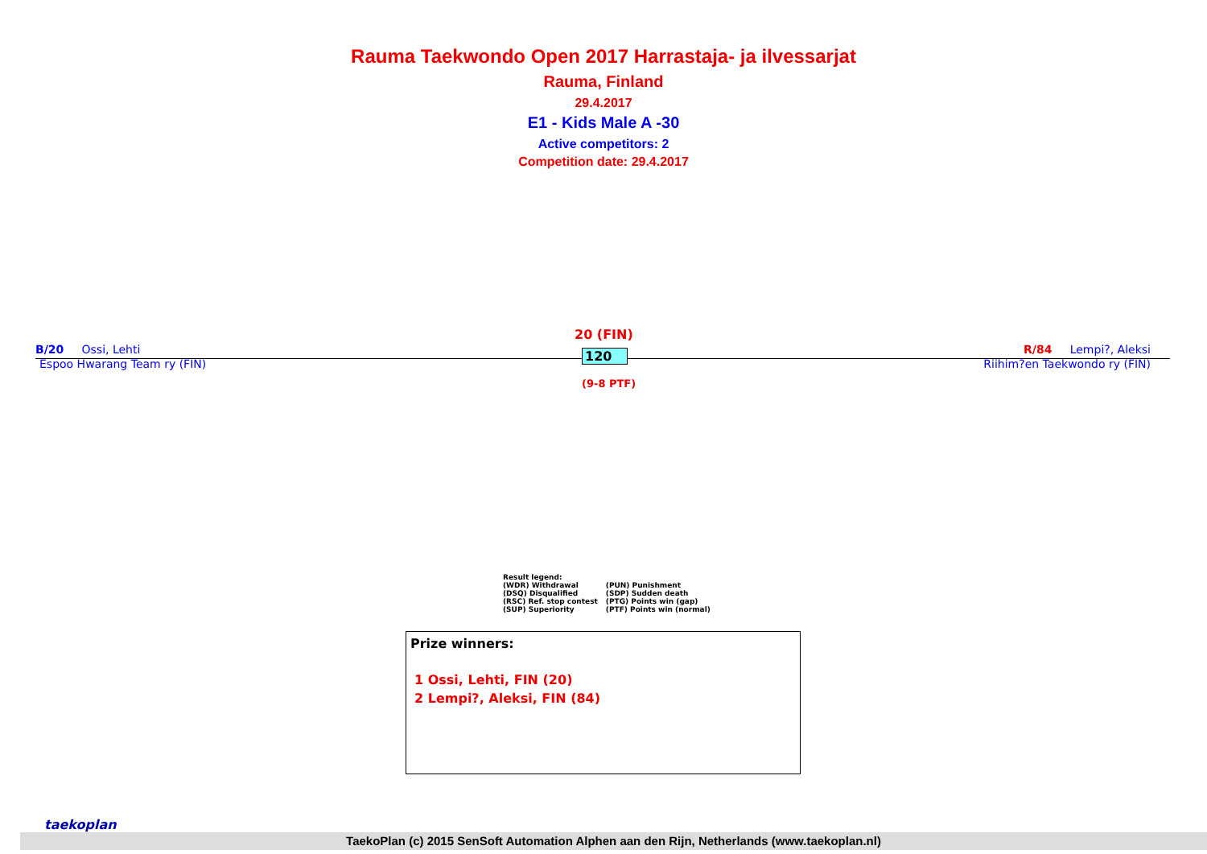Rauma Taekwondo Open 2017 Harrastaja- ja ilvessarjat
Rauma, Finland
29.4.2017
E1 - Kids Male A -30
Active competitors: 2
Competition date: 29.4.2017
B/20 Ossi, Lehti
Espoo Hwarang Team ry (FIN)
20 (FIN)
120
(9-8 PTF)
R/84 Lempi?, Aleksi
Riihim?en Taekwondo ry (FIN)
Result legend:
| (WDR) Withdrawal | (PUN) Punishment |
| (DSQ) Disqualified | (SDP) Sudden death |
| (RSC) Ref. stop contest | (PTG) Points win (gap) |
| (SUP) Superiority | (PTF) Points win (normal) |
Prize winners:
1 Ossi, Lehti, FIN (20)
2 Lempi?, Aleksi, FIN (84)
taekoplan
TaekoPlan (c) 2015 SenSoft Automation Alphen aan den Rijn, Netherlands (www.taekoplan.nl)